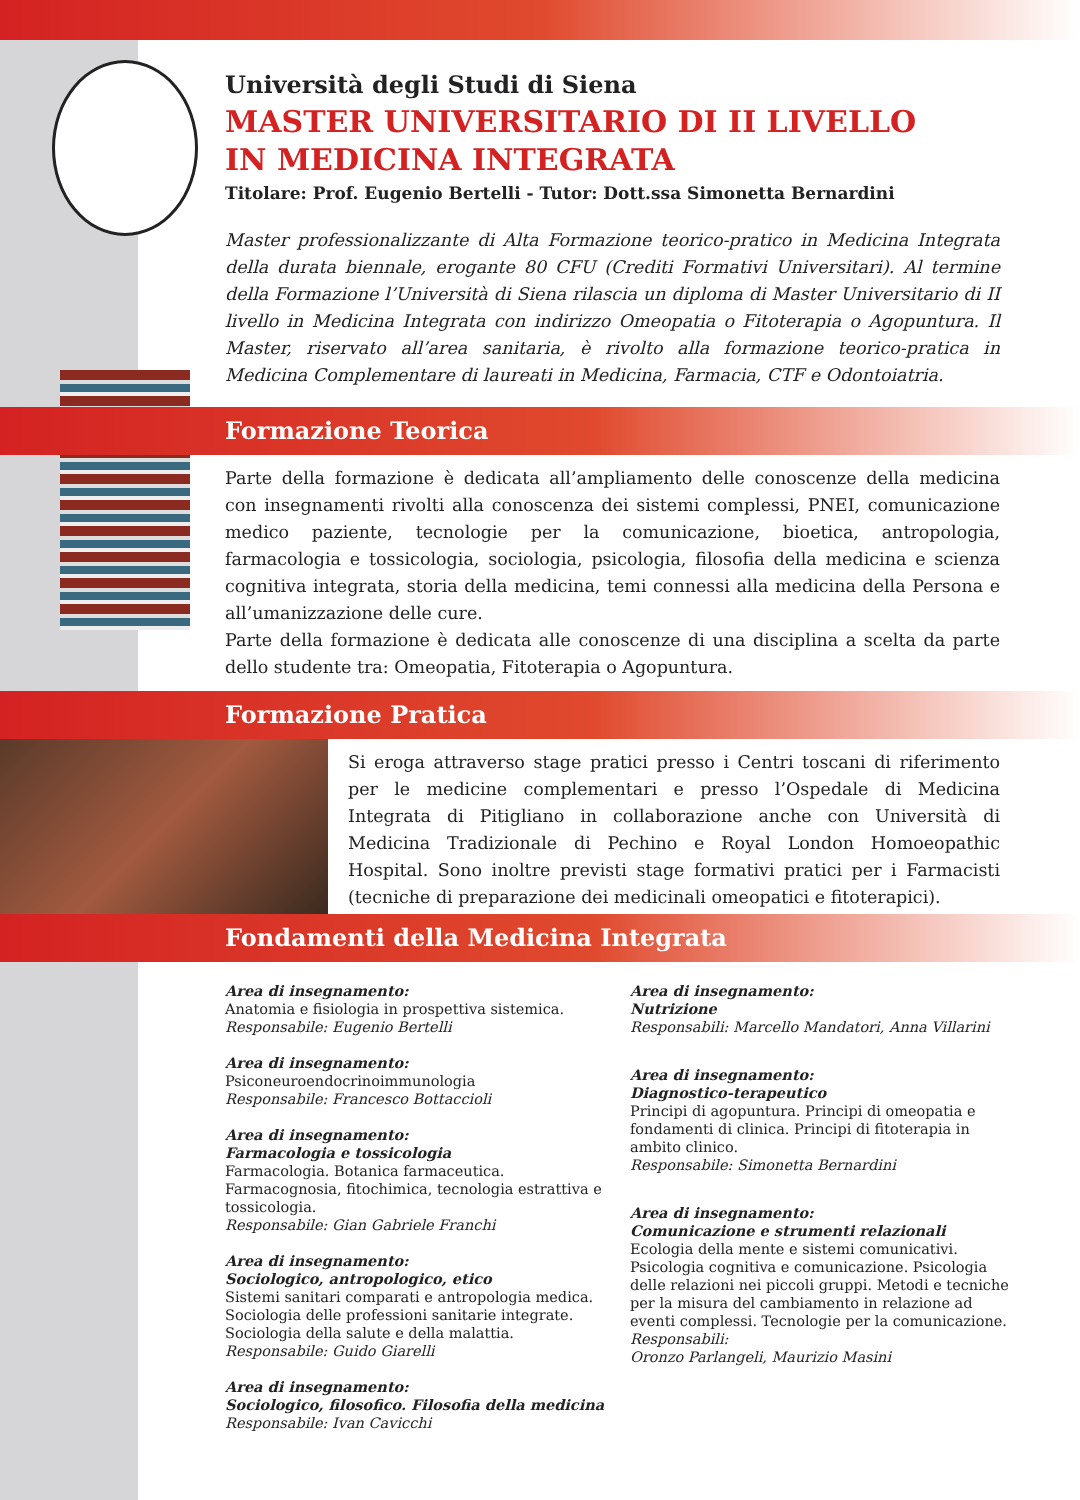Università degli Studi di Siena
MASTER UNIVERSITARIO DI II LIVELLO
IN MEDICINA INTEGRATA
Titolare: Prof. Eugenio Bertelli - Tutor: Dott.ssa Simonetta Bernardini
Master professionalizzante di Alta Formazione teorico-pratico in Medicina Integrata della durata biennale, erogante 80 CFU (Crediti Formativi Universitari). Al termine della Formazione l’Università di Siena rilascia un diploma di Master Universitario di II livello in Medicina Integrata con indirizzo Omeopatia o Fitoterapia o Agopuntura. Il Master, riservato all’area sanitaria, è rivolto alla formazione teorico-pratica in Medicina Complementare di laureati in Medicina, Farmacia, CTF e Odontoiatria.
Formazione Teorica
Parte della formazione è dedicata all’ampliamento delle conoscenze della medicina con insegnamenti rivolti alla conoscenza dei sistemi complessi, PNEI, comunicazione medico paziente, tecnologie per la comunicazione, bioetica, antropologia, farmacologia e tossicologia, sociologia, psicologia, filosofia della medicina e scienza cognitiva integrata, storia della medicina, temi connessi alla medicina della Persona e all’umanizzazione delle cure.
Parte della formazione è dedicata alle conoscenze di una disciplina a scelta da parte dello studente tra: Omeopatia, Fitoterapia o Agopuntura.
Formazione Pratica
Si eroga attraverso stage pratici presso i Centri toscani di riferimento per le medicine complementari e presso l’Ospedale di Medicina Integrata di Pitigliano in collaborazione anche con Università di Medicina Tradizionale di Pechino e Royal London Homoeopathic Hospital. Sono inoltre previsti stage formativi pratici per i Farmacisti (tecniche di preparazione dei medicinali omeopatici e fitoterapici).
Fondamenti della Medicina Integrata
Area di insegnamento:
Anatomia e fisiologia in prospettiva sistemica.
Responsabile: Eugenio Bertelli
Area di insegnamento:
Psiconeuroendocrinoimmunologia
Responsabile: Francesco Bottaccioli
Area di insegnamento:
Farmacologia e tossicologia
Farmacologia. Botanica farmaceutica.
Farmacognosia, fitochimica, tecnologia estrattiva e tossicologia.
Responsabile: Gian Gabriele Franchi
Area di insegnamento:
Sociologico, antropologico, etico
Sistemi sanitari comparati e antropologia medica.
Sociologia delle professioni sanitarie integrate.
Sociologia della salute e della malattia.
Responsabile: Guido Giarelli
Area di insegnamento:
Sociologico, filosofico. Filosofia della medicina
Responsabile: Ivan Cavicchi
Area di insegnamento:
Nutrizione
Responsabili: Marcello Mandatori, Anna Villarini
Area di insegnamento:
Diagnostico-terapeutico
Principi di agopuntura. Principi di omeopatia e fondamenti di clinica. Principi di fitoterapia in ambito clinico.
Responsabile: Simonetta Bernardini
Area di insegnamento:
Comunicazione e strumenti relazionali
Ecologia della mente e sistemi comunicativi. Psicologia cognitiva e comunicazione. Psicologia delle relazioni nei piccoli gruppi. Metodi e tecniche per la misura del cambiamento in relazione ad eventi complessi. Tecnologie per la comunicazione.
Responsabili:
Oronzo Parlangeli, Maurizio Masini